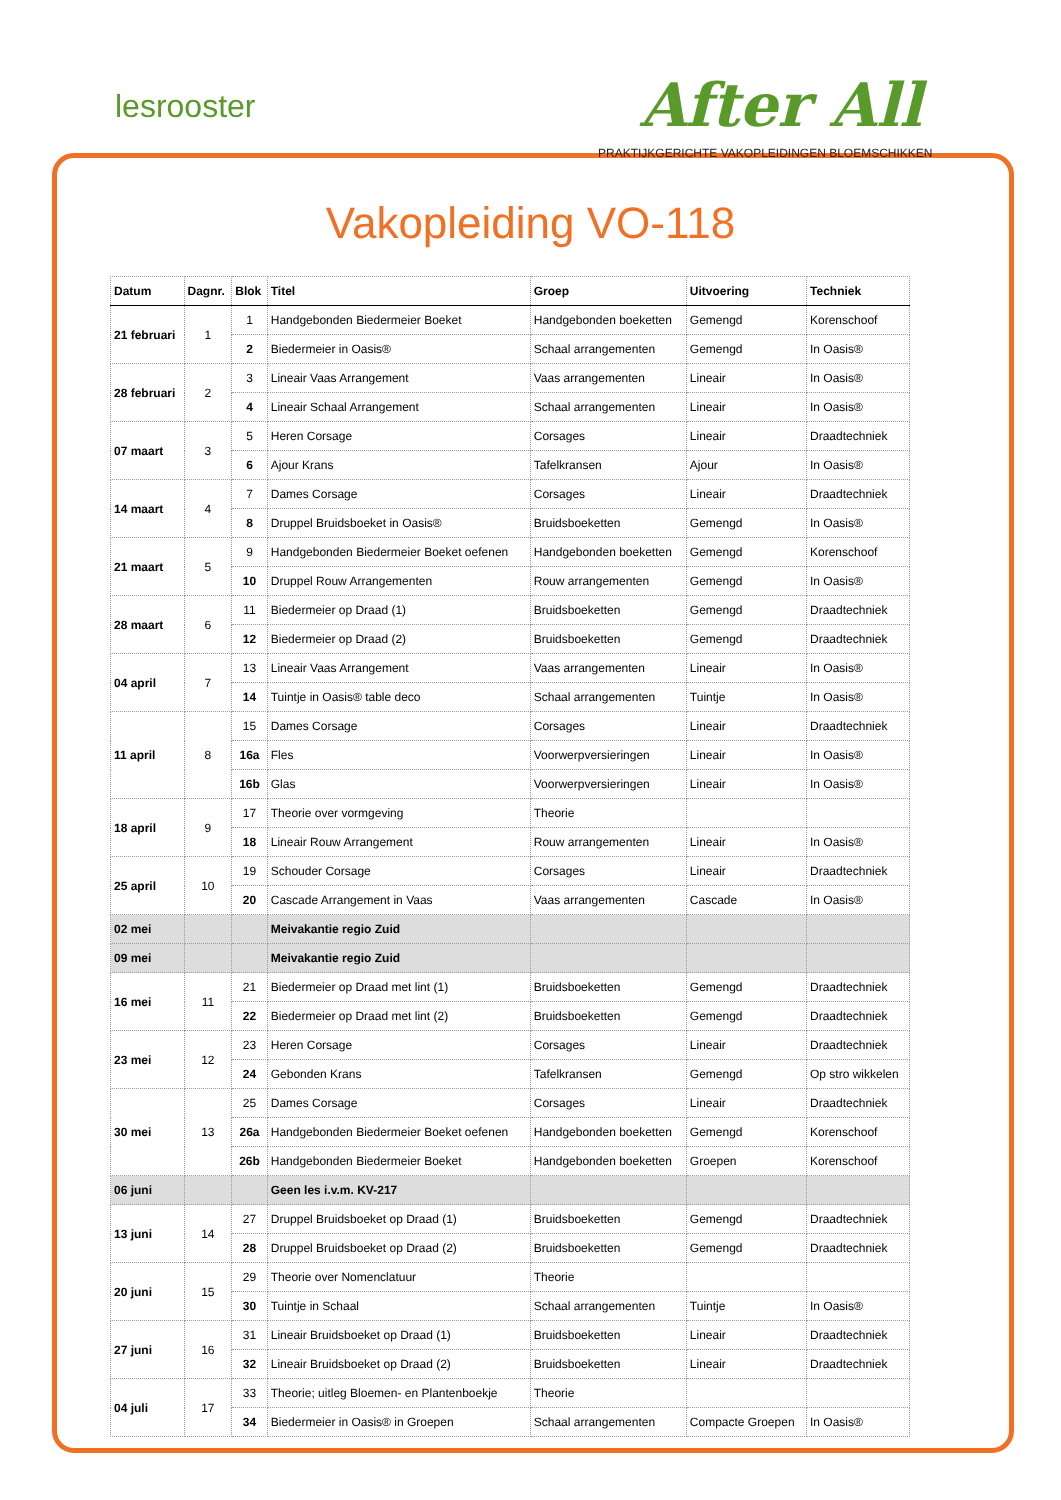lesrooster After All
PRAKTIJKGERICHTE VAKOPLEIDINGEN BLOEMSCHIKKEN
Vakopleiding VO-118
| Datum | Dagnr. | Blok | Titel | Groep | Uitvoering | Techniek |
| --- | --- | --- | --- | --- | --- | --- |
| 21 februari | 1 | 1 | Handgebonden Biedermeier Boeket | Handgebonden boeketten | Gemengd | Korenschoof |
| | | 2 | Biedermeier in Oasis® | Schaal arrangementen | Gemengd | In Oasis® |
| 28 februari | 2 | 3 | Lineair Vaas Arrangement | Vaas arrangementen | Lineair | In Oasis® |
| | | 4 | Lineair Schaal Arrangement | Schaal arrangementen | Lineair | In Oasis® |
| 07 maart | 3 | 5 | Heren Corsage | Corsages | Lineair | Draadtechniek |
| | | 6 | Ajour Krans | Tafelkransen | Ajour | In Oasis® |
| 14 maart | 4 | 7 | Dames Corsage | Corsages | Lineair | Draadtechniek |
| | | 8 | Druppel Bruidsboeket in Oasis® | Bruidsboeketten | Gemengd | In Oasis® |
| 21 maart | 5 | 9 | Handgebonden Biedermeier Boeket oefenen | Handgebonden boeketten | Gemengd | Korenschoof |
| | | 10 | Druppel Rouw Arrangementen | Rouw arrangementen | Gemengd | In Oasis® |
| 28 maart | 6 | 11 | Biedermeier op Draad (1) | Bruidsboeketten | Gemengd | Draadtechniek |
| | | 12 | Biedermeier op Draad (2) | Bruidsboeketten | Gemengd | Draadtechniek |
| 04 april | 7 | 13 | Lineair Vaas Arrangement | Vaas arrangementen | Lineair | In Oasis® |
| | | 14 | Tuintje in Oasis® table deco | Schaal arrangementen | Tuintje | In Oasis® |
| 11 april | 8 | 15 | Dames Corsage | Corsages | Lineair | Draadtechniek |
| | | 16a | Fles | Voorwerpversieringen | Lineair | In Oasis® |
| | | 16b | Glas | Voorwerpversieringen | Lineair | In Oasis® |
| 18 april | 9 | 17 | Theorie over vormgeving | Theorie | | |
| | | 18 | Lineair Rouw Arrangement | Rouw arrangementen | Lineair | In Oasis® |
| 25 april | 10 | 19 | Schouder Corsage | Corsages | Lineair | Draadtechniek |
| | | 20 | Cascade Arrangement in Vaas | Vaas arrangementen | Cascade | In Oasis® |
| 02 mei | | | Meivakantie regio Zuid | | | |
| 09 mei | | | Meivakantie regio Zuid | | | |
| 16 mei | 11 | 21 | Biedermeier op Draad met lint (1) | Bruidsboeketten | Gemengd | Draadtechniek |
| | | 22 | Biedermeier op Draad met lint (2) | Bruidsboeketten | Gemengd | Draadtechniek |
| 23 mei | 12 | 23 | Heren Corsage | Corsages | Lineair | Draadtechniek |
| | | 24 | Gebonden Krans | Tafelkransen | Gemengd | Op stro wikkelen |
| 30 mei | 13 | 25 | Dames Corsage | Corsages | Lineair | Draadtechniek |
| | | 26a | Handgebonden Biedermeier Boeket oefenen | Handgebonden boeketten | Gemengd | Korenschoof |
| | | 26b | Handgebonden Biedermeier Boeket | Handgebonden boeketten | Groepen | Korenschoof |
| 06 juni | | | Geen les i.v.m. KV-217 | | | |
| 13 juni | 14 | 27 | Druppel Bruidsboeket op Draad (1) | Bruidsboeketten | Gemengd | Draadtechniek |
| | | 28 | Druppel Bruidsboeket op Draad (2) | Bruidsboeketten | Gemengd | Draadtechniek |
| 20 juni | 15 | 29 | Theorie over Nomenclatuur | Theorie | | |
| | | 30 | Tuintje in Schaal | Schaal arrangementen | Tuintje | In Oasis® |
| 27 juni | 16 | 31 | Lineair Bruidsboeket op Draad (1) | Bruidsboeketten | Lineair | Draadtechniek |
| | | 32 | Lineair Bruidsboeket op Draad (2) | Bruidsboeketten | Lineair | Draadtechniek |
| 04 juli | 17 | 33 | Theorie; uitleg Bloemen- en Plantenboekje | Theorie | | |
| | | 34 | Biedermeier in Oasis® in Groepen | Schaal arrangementen | Compacte Groepen | In Oasis® |